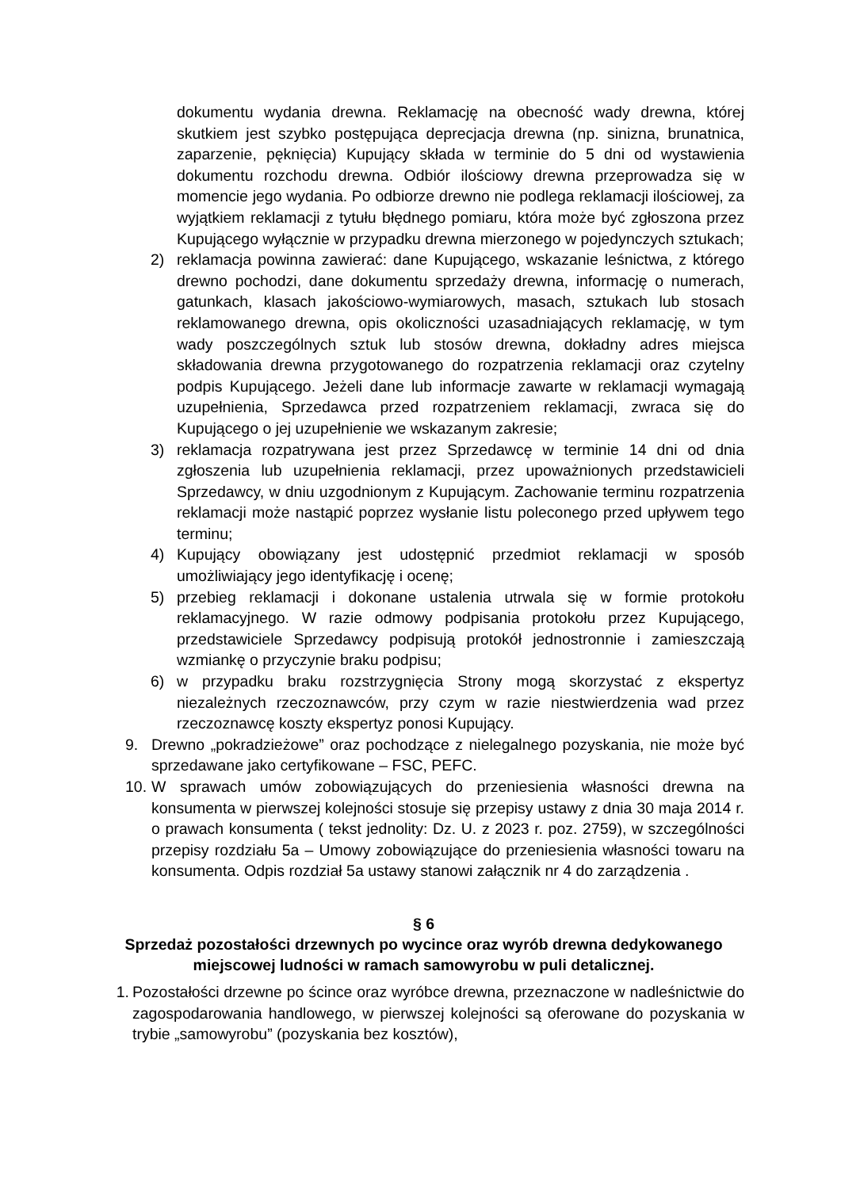dokumentu wydania drewna. Reklamację na obecność wady drewna, której skutkiem jest szybko postępująca deprecjacja drewna (np. sinizna, brunatnica, zaparzenie, pęknięcia) Kupujący składa w terminie do 5 dni od wystawienia dokumentu rozchodu drewna. Odbiór ilościowy drewna przeprowadza się w momencie jego wydania. Po odbiorze drewno nie podlega reklamacji ilościowej, za wyjątkiem reklamacji z tytułu błędnego pomiaru, która może być zgłoszona przez Kupującego wyłącznie w przypadku drewna mierzonego w pojedynczych sztukach;
2) reklamacja powinna zawierać: dane Kupującego, wskazanie leśnictwa, z którego drewno pochodzi, dane dokumentu sprzedaży drewna, informację o numerach, gatunkach, klasach jakościowo-wymiarowych, masach, sztukach lub stosach reklamowanego drewna, opis okoliczności uzasadniających reklamację, w tym wady poszczególnych sztuk lub stosów drewna, dokładny adres miejsca składowania drewna przygotowanego do rozpatrzenia reklamacji oraz czytelny podpis Kupującego. Jeżeli dane lub informacje zawarte w reklamacji wymagają uzupełnienia, Sprzedawca przed rozpatrzeniem reklamacji, zwraca się do Kupującego o jej uzupełnienie we wskazanym zakresie;
3) reklamacja rozpatrywana jest przez Sprzedawcę w terminie 14 dni od dnia zgłoszenia lub uzupełnienia reklamacji, przez upoważnionych przedstawicieli Sprzedawcy, w dniu uzgodnionym z Kupującym. Zachowanie terminu rozpatrzenia reklamacji może nastąpić poprzez wysłanie listu poleconego przed upływem tego terminu;
4) Kupujący obowiązany jest udostępnić przedmiot reklamacji w sposób umożliwiający jego identyfikację i ocenę;
5) przebieg reklamacji i dokonane ustalenia utrwala się w formie protokołu reklamacyjnego. W razie odmowy podpisania protokołu przez Kupującego, przedstawiciele Sprzedawcy podpisują protokół jednostronnie i zamieszczają wzmiankę o przyczynie braku podpisu;
6) w przypadku braku rozstrzygnięcia Strony mogą skorzystać z ekspertyz niezależnych rzeczoznawców, przy czym w razie niestwierdzenia wad przez rzeczoznawcę koszty ekspertyz ponosi Kupujący.
9. Drewno „pokradzieżowe” oraz pochodzące z nielegalnego pozyskania, nie może być sprzedawane jako certyfikowane – FSC, PEFC.
10. W sprawach umów zobowiązujących do przeniesienia własności drewna na konsumenta w pierwszej kolejności stosuje się przepisy ustawy z dnia 30 maja 2014 r. o prawach konsumenta ( tekst jednolity: Dz. U. z 2023 r. poz. 2759), w szczególności przepisy rozdziału 5a – Umowy zobowiązujące do przeniesienia własności towaru na konsumenta. Odpis rozdział 5a ustawy stanowi załącznik nr 4 do zarządzenia .
§ 6
Sprzedaż pozostałości drzewnych po wycince oraz wyrób drewna dedykowanego miejscowej ludności w ramach samowyrobu w puli detalicznej.
1. Pozostałości drzewne po ścince oraz wyróbce drewna, przeznaczone w nadleśnictwie do zagospodarowania handlowego, w pierwszej kolejności są oferowane do pozyskania w trybie „samowyrobu” (pozyskania bez kosztów),